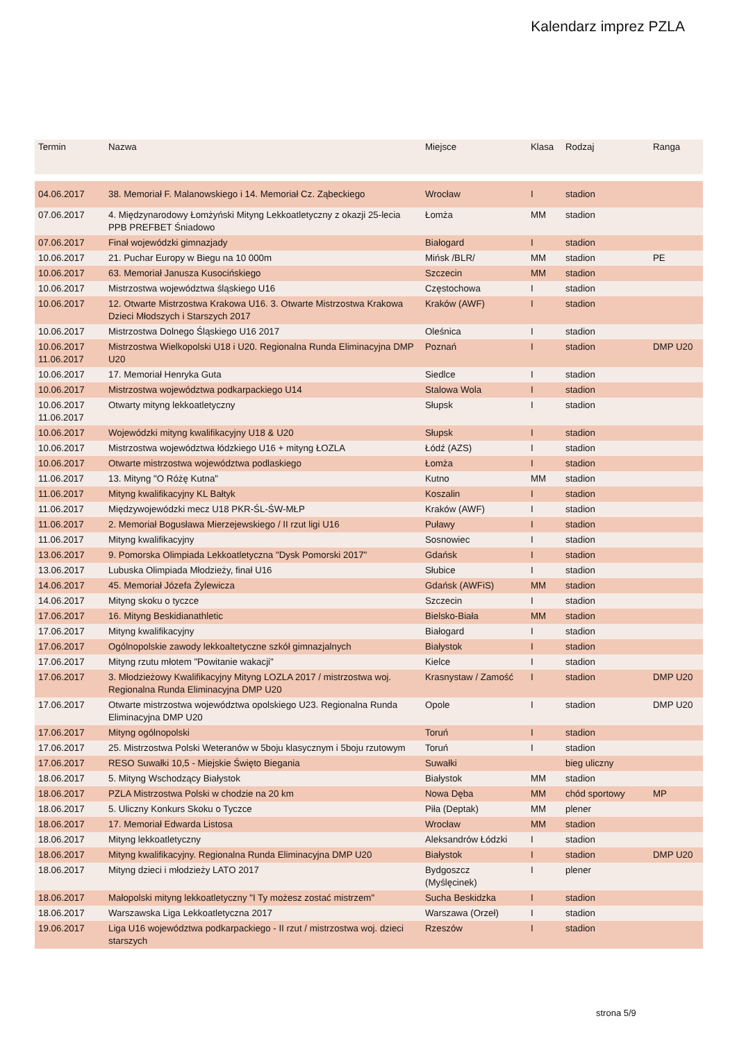Kalendarz imprez PZLA
| Termin | Nazwa | Miejsce | Klasa | Rodzaj | Ranga |
| --- | --- | --- | --- | --- | --- |
| 04.06.2017 | 38. Memoriał F. Malanowskiego i 14. Memoriał Cz. Ząbeckiego | Wrocław | I | stadion | |
| 07.06.2017 | 4. Międzynarodowy Łomżyński Mityng Lekkoatletyczny z okazji 25-lecia PPB PREFBET Śniadowo | Łomża | MM | stadion | |
| 07.06.2017 | Finał wojewódzki gimnazjady | Białogard | I | stadion | |
| 10.06.2017 | 21. Puchar Europy w Biegu na 10 000m | Mińsk /BLR/ | MM | stadion | PE |
| 10.06.2017 | 63. Memoriał Janusza Kusocińskiego | Szczecin | MM | stadion | |
| 10.06.2017 | Mistrzostwa województwa śląskiego U16 | Częstochowa | I | stadion | |
| 10.06.2017 | 12. Otwarte Mistrzostwa Krakowa U16. 3. Otwarte Mistrzostwa Krakowa Dzieci Młodszych i Starszych 2017 | Kraków (AWF) | I | stadion | |
| 10.06.2017 | Mistrzostwa Dolnego Śląskiego U16 2017 | Oleśnica | I | stadion | |
| 10.06.2017 11.06.2017 | Mistrzostwa Wielkopolski U18 i U20. Regionalna Runda Eliminacyjna DMP U20 | Poznań | I | stadion | DMP U20 |
| 10.06.2017 | 17. Memoriał Henryka Guta | Siedlce | I | stadion | |
| 10.06.2017 | Mistrzostwa województwa podkarpackiego U14 | Stalowa Wola | I | stadion | |
| 10.06.2017 11.06.2017 | Otwarty mityng lekkoatletyczny | Słupsk | I | stadion | |
| 10.06.2017 | Wojewódzki mityng kwalifikacyjny U18 & U20 | Słupsk | I | stadion | |
| 10.06.2017 | Mistrzostwa województwa łódzkiego U16 + mityng ŁOZLA | Łódź (AZS) | I | stadion | |
| 10.06.2017 | Otwarte mistrzostwa województwa podlaskiego | Łomża | I | stadion | |
| 11.06.2017 | 13. Mityng "O Różę Kutna" | Kutno | MM | stadion | |
| 11.06.2017 | Mityng kwalifikacyjny KL Bałtyk | Koszalin | I | stadion | |
| 11.06.2017 | Międzywojewódzki mecz U18 PKR-ŚL-ŚW-MŁP | Kraków (AWF) | I | stadion | |
| 11.06.2017 | 2. Memoriał Bogusława Mierzejewskiego / II rzut ligi U16 | Puławy | I | stadion | |
| 11.06.2017 | Mityng kwalifikacyjny | Sosnowiec | I | stadion | |
| 13.06.2017 | 9. Pomorska Olimpiada Lekkoatletyczna "Dysk Pomorski 2017" | Gdańsk | I | stadion | |
| 13.06.2017 | Lubuska Olimpiada Młodzieży, finał U16 | Słubice | I | stadion | |
| 14.06.2017 | 45. Memoriał Józefa Żylewicza | Gdańsk (AWFiS) | MM | stadion | |
| 14.06.2017 | Mityng skoku o tyczce | Szczecin | I | stadion | |
| 17.06.2017 | 16. Mityng Beskidianathletic | Bielsko-Biała | MM | stadion | |
| 17.06.2017 | Mityng kwalifikacyjny | Białogard | I | stadion | |
| 17.06.2017 | Ogólnopolskie zawody lekkoaltetyczne szkół gimnazjalnych | Białystok | I | stadion | |
| 17.06.2017 | Mityng rzutu młotem "Powitanie wakacji" | Kielce | I | stadion | |
| 17.06.2017 | 3. Młodzieżowy Kwalifikacyjny Mityng LOZLA 2017 / mistrzostwa woj. Regionalna Runda Eliminacyjna DMP U20 | Krasnystaw / Zamość | I | stadion | DMP U20 |
| 17.06.2017 | Otwarte mistrzostwa województwa opolskiego U23. Regionalna Runda Eliminacyjna DMP U20 | Opole | I | stadion | DMP U20 |
| 17.06.2017 | Mityng ogólnopolski | Toruń | I | stadion | |
| 17.06.2017 | 25. Mistrzostwa Polski Weteranów w 5boju klasycznym i 5boju rzutowym | Toruń | I | stadion | |
| 17.06.2017 | RESO Suwałki 10,5 - Miejskie Święto Biegania | Suwałki | | bieg uliczny | |
| 18.06.2017 | 5. Mityng Wschodzący Białystok | Białystok | MM | stadion | |
| 18.06.2017 | PZLA Mistrzostwa Polski w chodzie na 20 km | Nowa Dęba | MM | chód sportowy | MP |
| 18.06.2017 | 5. Uliczny Konkurs Skoku o Tyczce | Piła (Deptak) | MM | plener | |
| 18.06.2017 | 17. Memoriał Edwarda Listosa | Wrocław | MM | stadion | |
| 18.06.2017 | Mityng lekkoatletyczny | Aleksandrów Łódzki | I | stadion | |
| 18.06.2017 | Mityng kwalifikacyjny. Regionalna Runda Eliminacyjna DMP U20 | Białystok | I | stadion | DMP U20 |
| 18.06.2017 | Mityng dzieci i młodzieży LATO 2017 | Bydgoszcz (Myślęcinek) | I | plener | |
| 18.06.2017 | Małopolski mityng lekkoatletyczny "I Ty możesz zostać mistrzem" | Sucha Beskidzka | I | stadion | |
| 18.06.2017 | Warszawska Liga Lekkoatletyczna 2017 | Warszawa (Orzeł) | I | stadion | |
| 19.06.2017 | Liga U16 województwa podkarpackiego - II rzut / mistrzostwa woj. dzieci starszych | Rzeszów | I | stadion | |
strona 5/9